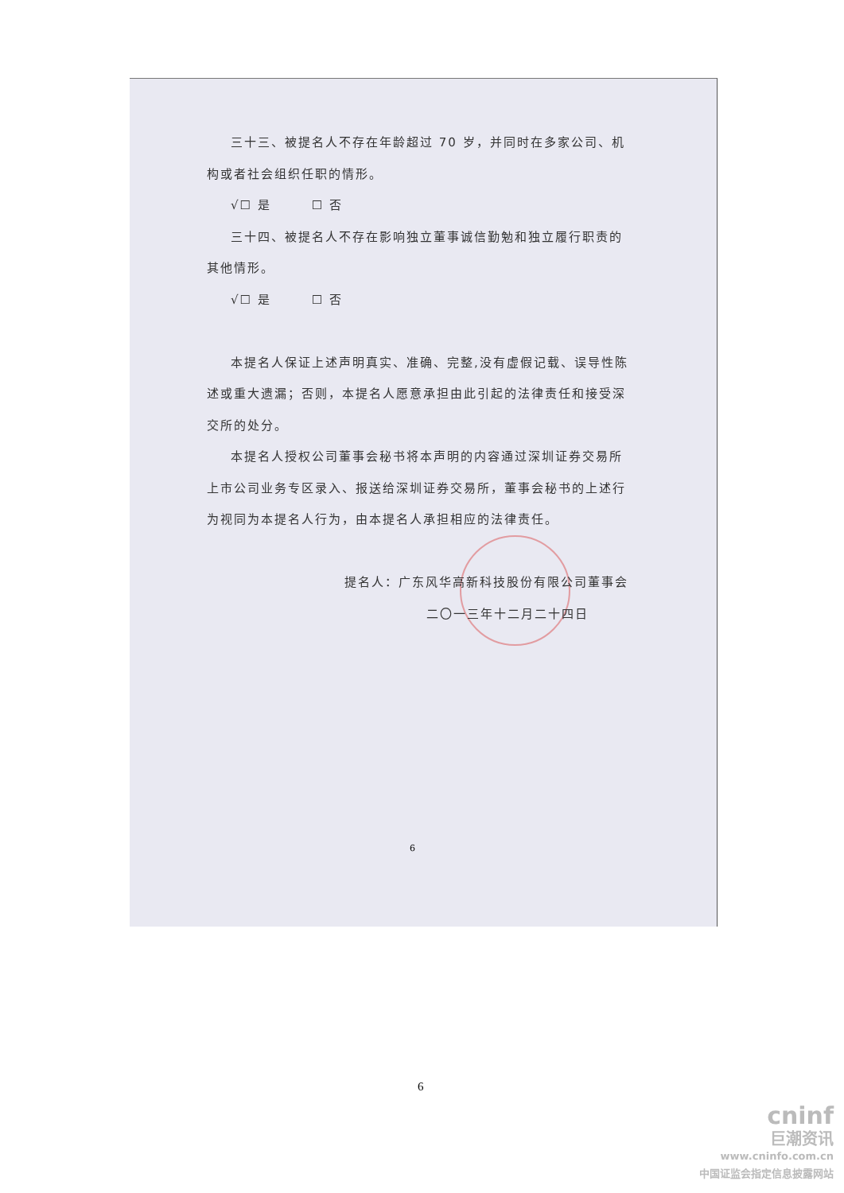三十三、被提名人不存在年龄超过 70 岁，并同时在多家公司、机构或者社会组织任职的情形。
√☐ 是　　　☐ 否
三十四、被提名人不存在影响独立董事诚信勤勉和独立履行职责的其他情形。
√☐ 是　　　☐ 否
本提名人保证上述声明真实、准确、完整,没有虚假记载、误导性陈述或重大遗漏；否则，本提名人愿意承担由此引起的法律责任和接受深交所的处分。
本提名人授权公司董事会秘书将本声明的内容通过深圳证券交易所上市公司业务专区录入、报送给深圳证券交易所，董事会秘书的上述行为视同为本提名人行为，由本提名人承担相应的法律责任。
提名人：广东风华高新科技股份有限公司董事会
二〇一三年十二月二十四日
6
6
cninf
巨潮资讯
www.cninfo.com.cn
中国证监会指定信息披露网站